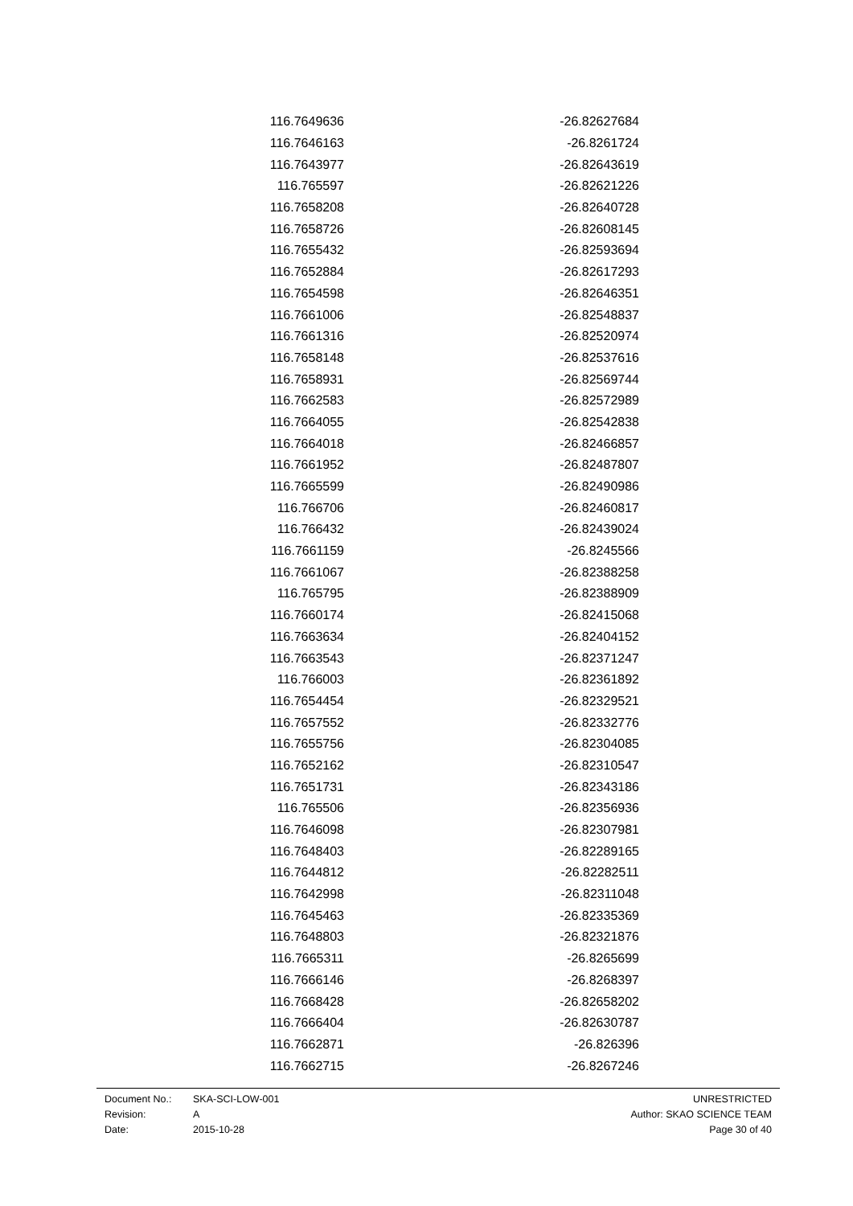| 116.7649636 | -26.82627684 |
| 116.7646163 | -26.8261724 |
| 116.7643977 | -26.82643619 |
| 116.765597 | -26.82621226 |
| 116.7658208 | -26.82640728 |
| 116.7658726 | -26.82608145 |
| 116.7655432 | -26.82593694 |
| 116.7652884 | -26.82617293 |
| 116.7654598 | -26.82646351 |
| 116.7661006 | -26.82548837 |
| 116.7661316 | -26.82520974 |
| 116.7658148 | -26.82537616 |
| 116.7658931 | -26.82569744 |
| 116.7662583 | -26.82572989 |
| 116.7664055 | -26.82542838 |
| 116.7664018 | -26.82466857 |
| 116.7661952 | -26.82487807 |
| 116.7665599 | -26.82490986 |
| 116.766706 | -26.82460817 |
| 116.766432 | -26.82439024 |
| 116.7661159 | -26.8245566 |
| 116.7661067 | -26.82388258 |
| 116.765795 | -26.82388909 |
| 116.7660174 | -26.82415068 |
| 116.7663634 | -26.82404152 |
| 116.7663543 | -26.82371247 |
| 116.766003 | -26.82361892 |
| 116.7654454 | -26.82329521 |
| 116.7657552 | -26.82332776 |
| 116.7655756 | -26.82304085 |
| 116.7652162 | -26.82310547 |
| 116.7651731 | -26.82343186 |
| 116.765506 | -26.82356936 |
| 116.7646098 | -26.82307981 |
| 116.7648403 | -26.82289165 |
| 116.7644812 | -26.82282511 |
| 116.7642998 | -26.82311048 |
| 116.7645463 | -26.82335369 |
| 116.7648803 | -26.82321876 |
| 116.7665311 | -26.8265699 |
| 116.7666146 | -26.8268397 |
| 116.7668428 | -26.82658202 |
| 116.7666404 | -26.82630787 |
| 116.7662871 | -26.826396 |
| 116.7662715 | -26.8267246 |
| Document No.: | SKA-SCI-LOW-001 | UNRESTRICTED |
| Revision: | A | Author: SKAO SCIENCE TEAM |
| Date: | 2015-10-28 | Page 30 of 40 |